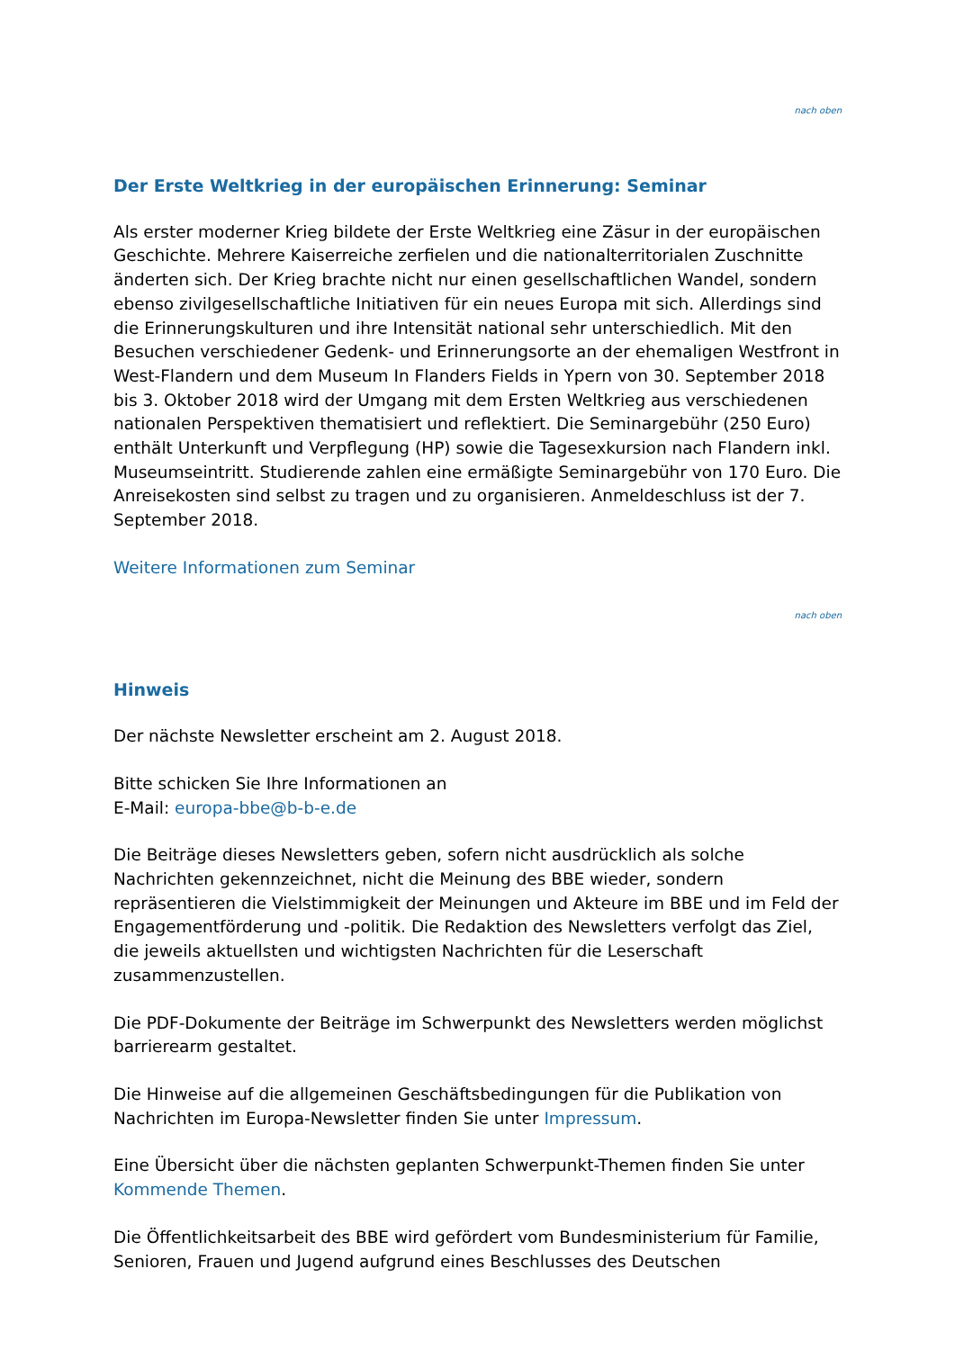nach oben
Der Erste Weltkrieg in der europäischen Erinnerung: Seminar
Als erster moderner Krieg bildete der Erste Weltkrieg eine Zäsur in der europäischen Geschichte. Mehrere Kaiserreiche zerfielen und die nationalterritorialen Zuschnitte änderten sich. Der Krieg brachte nicht nur einen gesellschaftlichen Wandel, sondern ebenso zivilgesellschaftliche Initiativen für ein neues Europa mit sich. Allerdings sind die Erinnerungskulturen und ihre Intensität national sehr unterschiedlich. Mit den Besuchen verschiedener Gedenk- und Erinnerungsorte an der ehemaligen Westfront in West-Flandern und dem Museum In Flanders Fields in Ypern von 30. September 2018 bis 3. Oktober 2018 wird der Umgang mit dem Ersten Weltkrieg aus verschiedenen nationalen Perspektiven thematisiert und reflektiert. Die Seminargebühr (250 Euro) enthält Unterkunft und Verpflegung (HP) sowie die Tagesexkursion nach Flandern inkl. Museumseintritt. Studierende zahlen eine ermäßigte Seminargebühr von 170 Euro. Die Anreisekosten sind selbst zu tragen und zu organisieren. Anmeldeschluss ist der 7. September 2018.
Weitere Informationen zum Seminar
nach oben
Hinweis
Der nächste Newsletter erscheint am 2. August 2018.
Bitte schicken Sie Ihre Informationen an
E-Mail: europa-bbe@b-b-e.de
Die Beiträge dieses Newsletters geben, sofern nicht ausdrücklich als solche Nachrichten gekennzeichnet, nicht die Meinung des BBE wieder, sondern repräsentieren die Vielstimmigkeit der Meinungen und Akteure im BBE und im Feld der Engagementförderung und -politik. Die Redaktion des Newsletters verfolgt das Ziel, die jeweils aktuellsten und wichtigsten Nachrichten für die Leserschaft zusammenzustellen.
Die PDF-Dokumente der Beiträge im Schwerpunkt des Newsletters werden möglichst barrierearm gestaltet.
Die Hinweise auf die allgemeinen Geschäftsbedingungen für die Publikation von Nachrichten im Europa-Newsletter finden Sie unter Impressum.
Eine Übersicht über die nächsten geplanten Schwerpunkt-Themen finden Sie unter Kommende Themen.
Die Öffentlichkeitsarbeit des BBE wird gefördert vom Bundesministerium für Familie, Senioren, Frauen und Jugend aufgrund eines Beschlusses des Deutschen